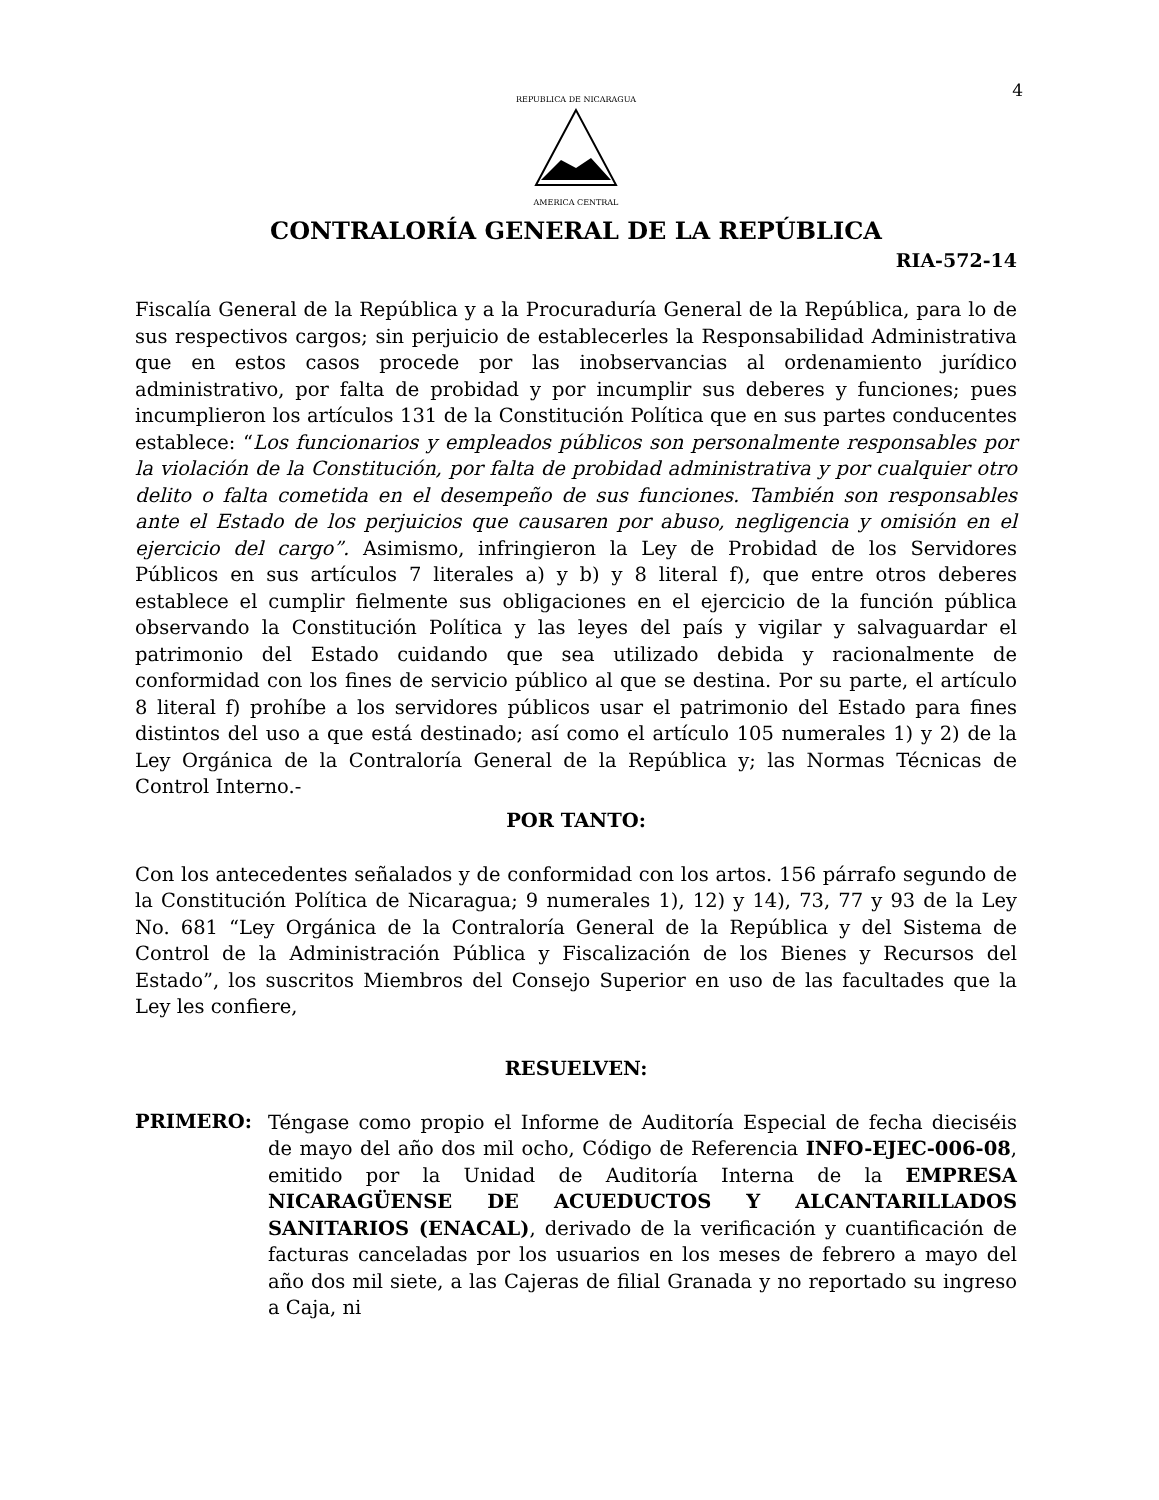4
REPUBLICA DE NICARAGUA
AMERICA CENTRAL
CONTRALORÍA GENERAL DE LA REPÚBLICA
RIA-572-14
Fiscalía General de la República y a la Procuraduría General de la República, para lo de sus respectivos cargos; sin perjuicio de establecerles la Responsabilidad Administrativa que en estos casos procede por las inobservancias al ordenamiento jurídico administrativo, por falta de probidad y por incumplir sus deberes y funciones; pues incumplieron los artículos 131 de la Constitución Política que en sus partes conducentes establece: “Los funcionarios y empleados públicos son personalmente responsables por la violación de la Constitución, por falta de probidad administrativa y por cualquier otro delito o falta cometida en el desempeño de sus funciones. También son responsables ante el Estado de los perjuicios que causaren por abuso, negligencia y omisión en el ejercicio del cargo”. Asimismo, infringieron la Ley de Probidad de los Servidores Públicos en sus artículos 7 literales a) y b) y 8 literal f), que entre otros deberes establece el cumplir fielmente sus obligaciones en el ejercicio de la función pública observando la Constitución Política y las leyes del país y vigilar y salvaguardar el patrimonio del Estado cuidando que sea utilizado debida y racionalmente de conformidad con los fines de servicio público al que se destina. Por su parte, el artículo 8 literal f) prohíbe a los servidores públicos usar el patrimonio del Estado para fines distintos del uso a que está destinado; así como el artículo 105 numerales 1) y 2) de la Ley Orgánica de la Contraloría General de la República y; las Normas Técnicas de Control Interno.-
POR TANTO:
Con los antecedentes señalados y de conformidad con los artos. 156 párrafo segundo de la Constitución Política de Nicaragua; 9 numerales 1), 12) y 14), 73, 77 y 93 de la Ley No. 681 “Ley Orgánica de la Contraloría General de la República y del Sistema de Control de la Administración Pública y Fiscalización de los Bienes y Recursos del Estado”, los suscritos Miembros del Consejo Superior en uso de las facultades que la Ley les confiere,
RESUELVEN:
PRIMERO:
Téngase como propio el Informe de Auditoría Especial de fecha dieciséis de mayo del año dos mil ocho, Código de Referencia INFO-EJEC-006-08, emitido por la Unidad de Auditoría Interna de la EMPRESA NICARAGÜENSE DE ACUEDUCTOS Y ALCANTARILLADOS SANITARIOS (ENACAL), derivado de la verificación y cuantificación de facturas canceladas por los usuarios en los meses de febrero a mayo del año dos mil siete, a las Cajeras de filial Granada y no reportado su ingreso a Caja, ni